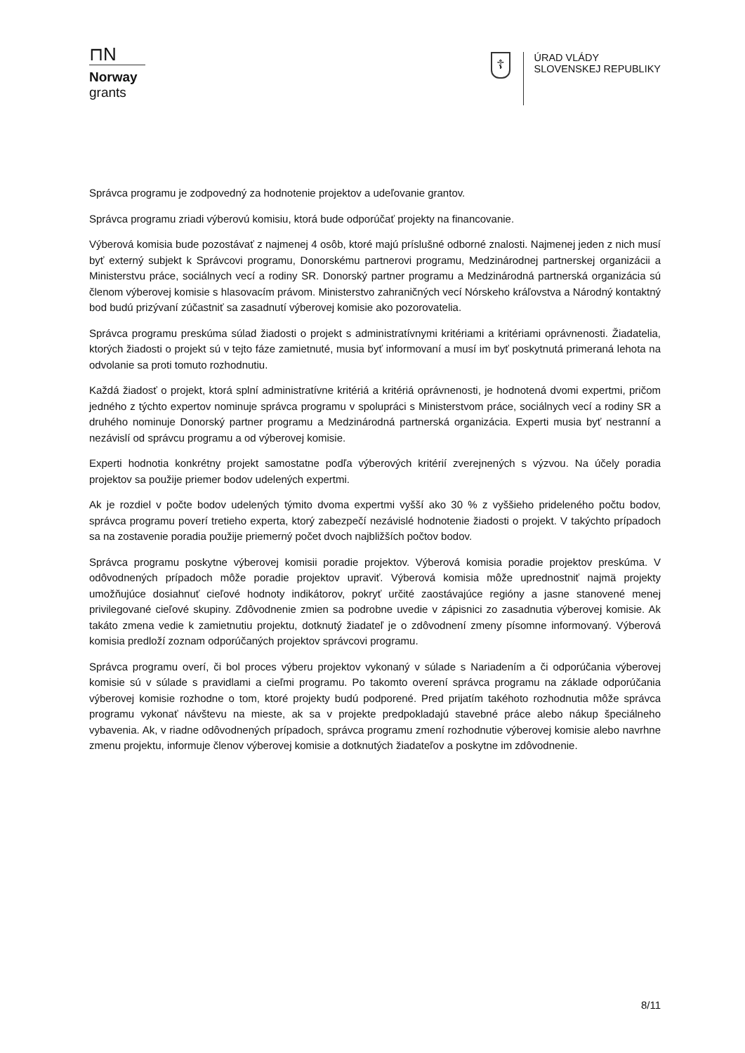⊓N
Norway
grants
☦
ÚRAD VLÁDY
SLOVENSKEJ REPUBLIKY
Správca programu je zodpovedný za hodnotenie projektov a udeľovanie grantov.
Správca programu zriadi výberovú komisiu, ktorá bude odporúčať projekty na financovanie.
Výberová komisia bude pozostávať z najmenej 4 osôb, ktoré majú príslušné odborné znalosti. Najmenej jeden z nich musí byť externý subjekt k Správcovi programu, Donorskému partnerovi programu, Medzinárodnej partnerskej organizácii a Ministerstvu práce, sociálnych vecí a rodiny SR. Donorský partner programu a Medzinárodná partnerská organizácia sú členom výberovej komisie s hlasovacím právom. Ministerstvo zahraničných vecí Nórskeho kráľovstva a Národný kontaktný bod budú prizývaní zúčastniť sa zasadnutí výberovej komisie ako pozorovatelia.
Správca programu preskúma súlad žiadosti o projekt s administratívnymi kritériami a kritériami oprávnenosti. Žiadatelia, ktorých žiadosti o projekt sú v tejto fáze zamietnuté, musia byť informovaní a musí im byť poskytnutá primeraná lehota na odvolanie sa proti tomuto rozhodnutiu.
Každá žiadosť o projekt, ktorá splní administratívne kritériá a kritériá oprávnenosti, je hodnotená dvomi expertmi, pričom jedného z týchto expertov nominuje správca programu v spolupráci s Ministerstvom práce, sociálnych vecí a rodiny SR a druhého nominuje Donorský partner programu a Medzinárodná partnerská organizácia. Experti musia byť nestranní a nezávislí od správcu programu a od výberovej komisie.
Experti hodnotia konkrétny projekt samostatne podľa výberových kritérií zverejnených s výzvou. Na účely poradia projektov sa použije priemer bodov udelených expertmi.
Ak je rozdiel v počte bodov udelených týmito dvoma expertmi vyšší ako 30 % z vyššieho prideleného počtu bodov, správca programu poverí tretieho experta, ktorý zabezpečí nezávislé hodnotenie žiadosti o projekt. V takýchto prípadoch sa na zostavenie poradia použije priemerný počet dvoch najbližších počtov bodov.
Správca programu poskytne výberovej komisii poradie projektov. Výberová komisia poradie projektov preskúma. V odôvodnených prípadoch môže poradie projektov upraviť. Výberová komisia môže uprednostniť najmä projekty umožňujúce dosiahnuť cieľové hodnoty indikátorov, pokryť určité zaostávajúce regióny a jasne stanovené menej privilegované cieľové skupiny. Zdôvodnenie zmien sa podrobne uvedie v zápisnici zo zasadnutia výberovej komisie. Ak takáto zmena vedie k zamietnutiu projektu, dotknutý žiadateľ je o zdôvodnení zmeny písomne informovaný. Výberová komisia predloží zoznam odporúčaných projektov správcovi programu.
Správca programu overí, či bol proces výberu projektov vykonaný v súlade s Nariadením a či odporúčania výberovej komisie sú v súlade s pravidlami a cieľmi programu. Po takomto overení správca programu na základe odporúčania výberovej komisie rozhodne o tom, ktoré projekty budú podporené. Pred prijatím takéhoto rozhodnutia môže správca programu vykonať návštevu na mieste, ak sa v projekte predpokladajú stavebné práce alebo nákup špeciálneho vybavenia. Ak, v riadne odôvodnených prípadoch, správca programu zmení rozhodnutie výberovej komisie alebo navrhne zmenu projektu, informuje členov výberovej komisie a dotknutých žiadateľov a poskytne im zdôvodnenie.
8/11